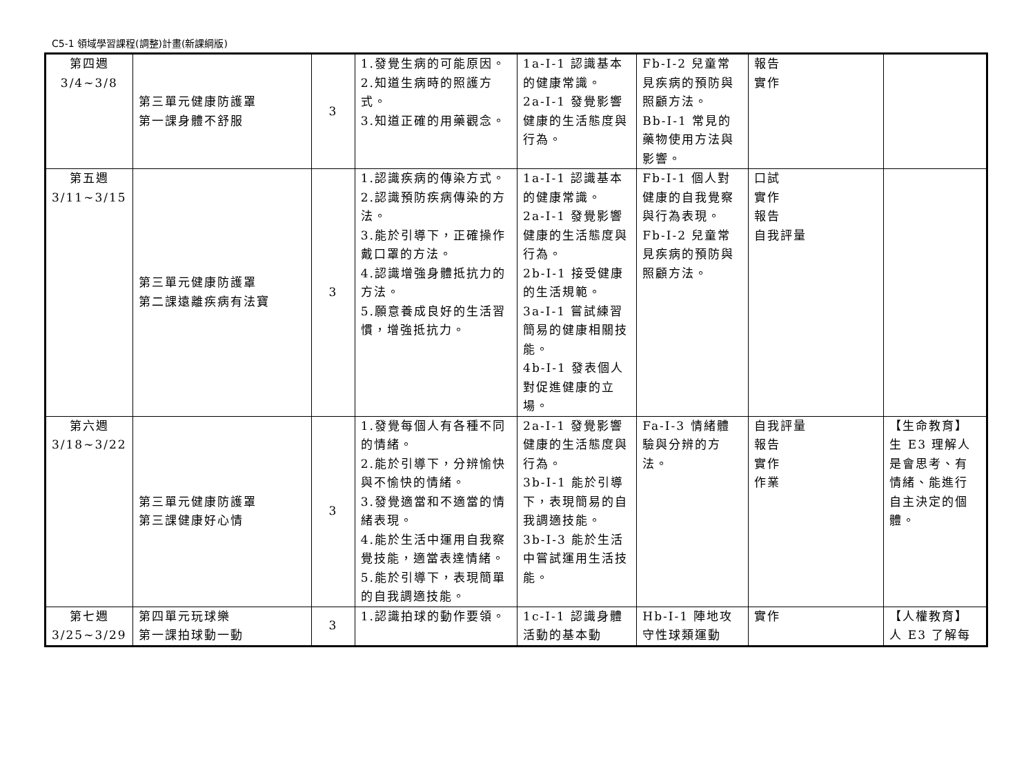C5-1 領域學習課程(調整)計畫(新課綱版)
| 第四週 3/4~3/8 | 第三單元健康防護罩 第一課身體不舒服 | 3 | 1.發覺生病的可能原因。 2.知道生病時的照護方式。 3.知道正確的用藥觀念。 | 1a-I-1 認識基本的健康常識。 2a-I-1 發覺影響健康的生活態度與行為。 | Fb-I-2 兒童常見疾病的預防與照顧方法。 Bb-I-1 常見的藥物使用方法與影響。 | 報告 實作 | |
| 第五週 3/11~3/15 | 第三單元健康防護罩 第二課遠離疾病有法寶 | 3 | 1.認識疾病的傳染方式。 2.認識預防疾病傳染的方法。 3.能於引導下，正確操作戴口罩的方法。 4.認識增強身體抵抗力的方法。 5.願意養成良好的生活習慣，增強抵抗力。 | 1a-I-1 認識基本的健康常識。 2a-I-1 發覺影響健康的生活態度與行為。 2b-I-1 接受健康的生活規範。 3a-I-1 嘗試練習簡易的健康相關技能。 4b-I-1 發表個人對促進健康的立場。 | Fb-I-1 個人對健康的自我覺察與行為表現。 Fb-I-2 兒童常見疾病的預防與照顧方法。 | 口試 實作 報告 自我評量 | |
| 第六週 3/18~3/22 | 第三單元健康防護罩 第三課健康好心情 | 3 | 1.發覺每個人有各種不同的情緒。 2.能於引導下，分辨愉快與不愉快的情緒。 3.發覺適當和不適當的情緒表現。 4.能於生活中運用自我察覺技能，適當表達情緒。 5.能於引導下，表現簡單的自我調適技能。 | 2a-I-1 發覺影響健康的生活態度與行為。 3b-I-1 能於引導下，表現簡易的自我調適技能。 3b-I-3 能於生活中嘗試運用生活技能。 | Fa-I-3 情緒體驗與分辨的方法。 | 自我評量 報告 實作 作業 | 【生命教育】 生 E3 理解人是會思考、有情緒、能進行自主決定的個體。 |
| 第七週 3/25~3/29 | 第四單元玩球樂 第一課拍球動一動 | 3 | 1.認識拍球的動作要領。 | 1c-I-1 認識身體活動的基本動 | Hb-I-1 陣地攻守性球類運動 | 實作 | 【人權教育】 人 E3 了解每 |